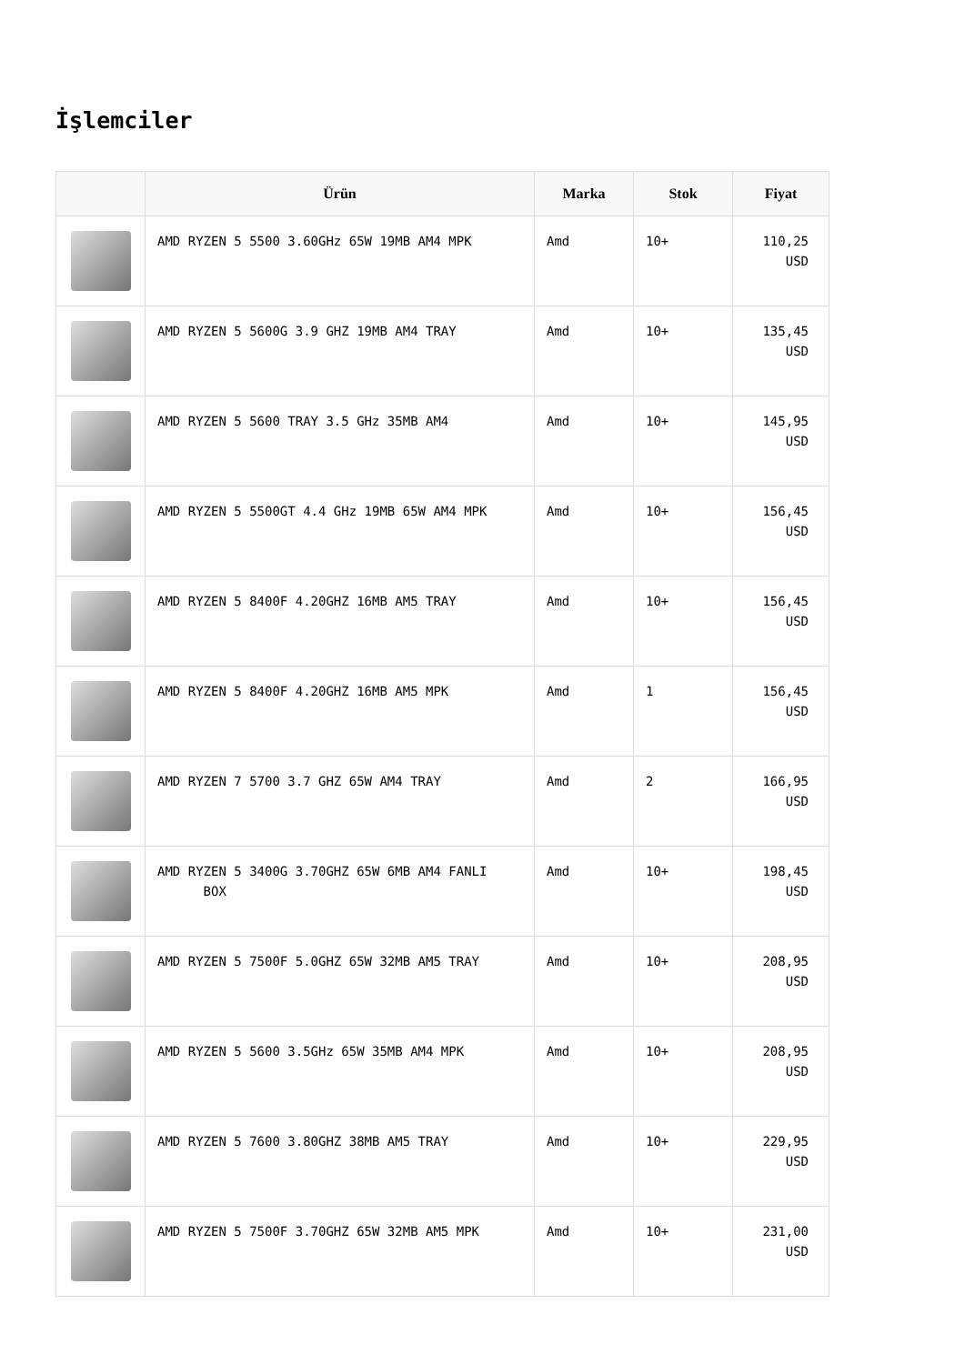İşlemciler
| | Ürün | Marka | Stok | Fiyat |
| --- | --- | --- | --- | --- |
| | AMD RYZEN 5 5500 3.60GHz 65W 19MB AM4 MPK | Amd | 10+ | 110,25 USD |
| | AMD RYZEN 5 5600G 3.9 GHZ 19MB AM4 TRAY | Amd | 10+ | 135,45 USD |
| | AMD RYZEN 5 5600 TRAY 3.5 GHz 35MB AM4 | Amd | 10+ | 145,95 USD |
| | AMD RYZEN 5 5500GT 4.4 GHz 19MB 65W AM4 MPK | Amd | 10+ | 156,45 USD |
| | AMD RYZEN 5 8400F 4.20GHZ 16MB AM5 TRAY | Amd | 10+ | 156,45 USD |
| | AMD RYZEN 5 8400F 4.20GHZ 16MB AM5 MPK | Amd | 1 | 156,45 USD |
| | AMD RYZEN 7 5700 3.7 GHZ 65W AM4 TRAY | Amd | 2 | 166,95 USD |
| | AMD RYZEN 5 3400G 3.70GHZ 65W 6MB AM4 FANLI BOX | Amd | 10+ | 198,45 USD |
| | AMD RYZEN 5 7500F 5.0GHZ 65W 32MB AM5 TRAY | Amd | 10+ | 208,95 USD |
| | AMD RYZEN 5 5600 3.5GHz 65W 35MB AM4 MPK | Amd | 10+ | 208,95 USD |
| | AMD RYZEN 5 7600 3.80GHZ 38MB AM5 TRAY | Amd | 10+ | 229,95 USD |
| | AMD RYZEN 5 7500F 3.70GHZ 65W 32MB AM5 MPK | Amd | 10+ | 231,00 USD |